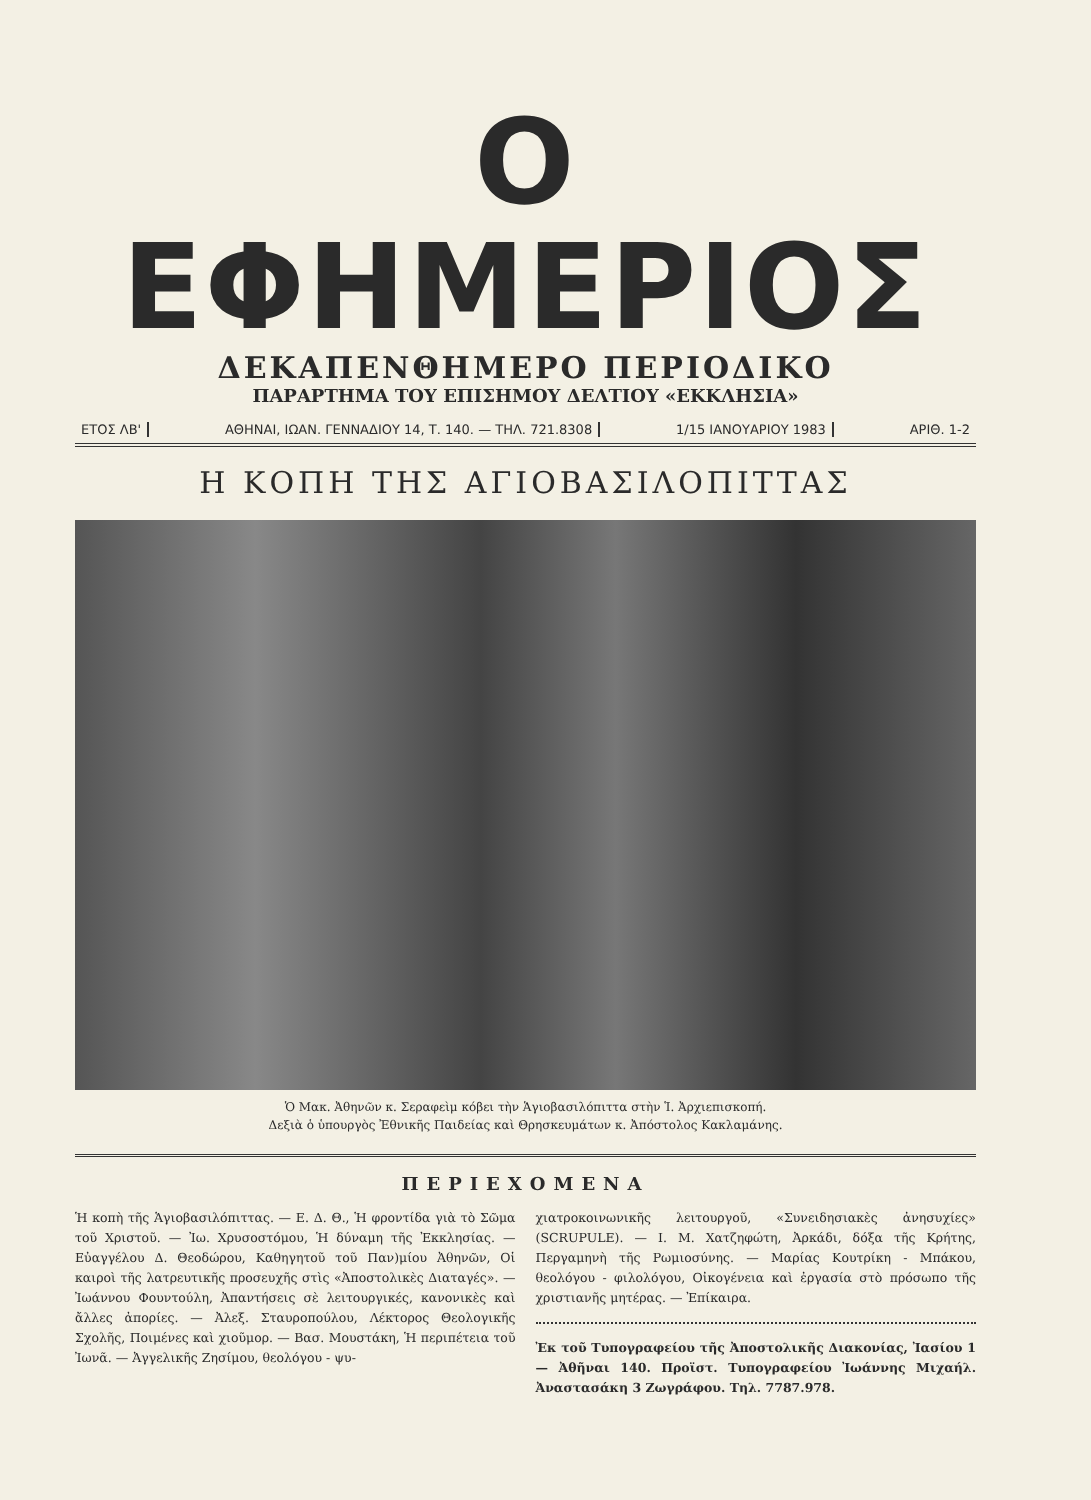Ο ΕΦΗΜΕΡΙΟΣ
ΔΕΚΑΠΕΝΘΗΜΕΡΟ ΠΕΡΙΟΔΙΚΟ
ΠΑΡΑΡΤΗΜΑ ΤΟΥ ΕΠΙΣΗΜΟΥ ΔΕΛΤΙΟΥ «ΕΚΚΛΗΣΙΑ»
ΕΤΟΣ ΛΒ' ΑΘΗΝΑΙ, ΙΩΑΝ. ΓΕΝΝΑΔΙΟΥ 14, Τ. 140. — ΤΗΛ. 721.8308 1/15 ΙΑΝΟΥΑΡΙΟΥ 1983 ΑΡΙΘ. 1-2
Η ΚΟΠΗ ΤΗΣ ΑΓΙΟΒΑΣΙΛΟΠΙΤΤΑΣ
Ὁ Μακ. Ἀθηνῶν κ. Σεραφεὶμ κόβει τὴν Ἁγιοβασιλόπιττα στὴν Ἱ. Ἀρχιεπισκοπή.
Δεξιὰ ὁ ὑπουργὸς Ἐθνικῆς Παιδείας καὶ Θρησκευμάτων κ. Ἀπόστολος Κακλαμάνης.
ΠΕΡΙΕΧΟΜΕΝΑ
Ἡ κοπὴ τῆς Ἁγιοβασιλόπιττας. — Ε. Δ. Θ., Ἡ φροντίδα γιὰ τὸ Σῶμα τοῦ Χριστοῦ. — Ἰω. Χρυσοστόμου, Ἡ δύναμη τῆς Ἐκκλησίας. — Εὐαγγέλου Δ. Θεοδώρου, Καθηγητοῦ τοῦ Παν)μίου Ἀθηνῶν, Οἱ καιροὶ τῆς λατρευτικῆς προσευχῆς στὶς «Ἀποστολικὲς Διαταγές». — Ἰωάννου Φουντούλη, Ἀπαντήσεις σὲ λειτουργικές, κανονικὲς καὶ ἄλλες ἀπορίες. — Ἀλεξ. Σταυροπούλου, Λέκτορος Θεολογικῆς Σχολῆς, Ποιμένες καὶ χιοῦμορ. — Βασ. Μουστάκη, Ἡ περιπέτεια τοῦ Ἰωνᾶ. — Ἀγγελικῆς Ζησίμου, θεολόγου - ψυ-
χιατροκοινωνικῆς λειτουργοῦ, «Συνειδησιακὲς ἀνησυχίες» (SCRUPULE). — Ι. Μ. Χατζηφώτη, Ἀρκάδι, δόξα τῆς Κρήτης, Περγαμηνὴ τῆς Ρωμιοσύνης. — Μαρίας Κουτρίκη - Μπάκου, θεολόγου - φιλολόγου, Οἰκογένεια καὶ ἐργασία στὸ πρόσωπο τῆς χριστιανῆς μητέρας. — Ἐπίκαιρα.
Ἐκ τοῦ Τυπογραφείου τῆς Ἀποστολικῆς Διακονίας, Ἰασίου 1 — Ἀθῆναι 140. Προϊστ. Τυπογραφείου Ἰωάννης Μιχαήλ. Ἀναστασάκη 3 Ζωγράφου. Τηλ. 7787.978.